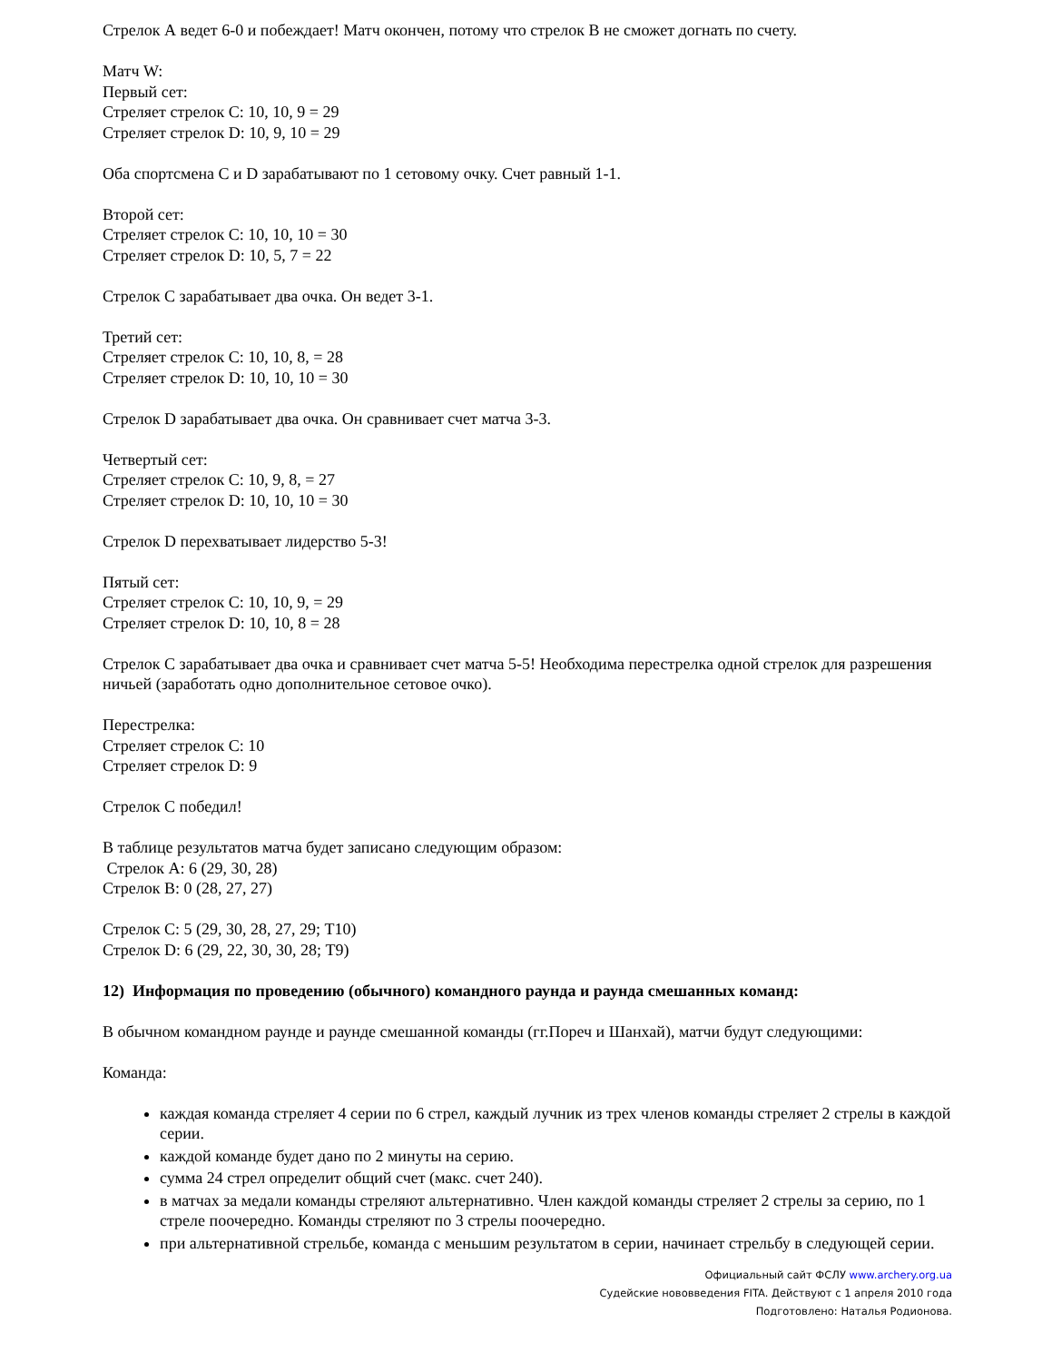Стрелок А ведет 6-0 и побеждает! Матч окончен, потому что стрелок В не сможет догнать по счету.
Матч W:
Первый сет:
Стреляет стрелок С: 10, 10, 9 = 29
Стреляет стрелок D: 10, 9, 10 = 29
Оба спортсмена С и D зарабатывают по 1 сетовому очку. Счет равный 1-1.
Второй сет:
Стреляет стрелок С: 10, 10, 10 = 30
Стреляет стрелок D: 10, 5, 7 = 22
Стрелок С зарабатывает два очка. Он ведет 3-1.
Третий сет:
Стреляет стрелок С: 10, 10, 8, = 28
Стреляет стрелок D: 10, 10, 10 = 30
Стрелок D зарабатывает два очка. Он сравнивает счет матча 3-3.
Четвертый сет:
Стреляет стрелок С: 10, 9, 8, = 27
Стреляет стрелок D: 10, 10, 10 = 30
Стрелок D перехватывает лидерство 5-3!
Пятый сет:
Стреляет стрелок С: 10, 10, 9, = 29
Стреляет стрелок D: 10, 10, 8 = 28
Стрелок С зарабатывает два очка и сравнивает счет матча 5-5! Необходима перестрелка одной стрелок для разрешения ничьей (заработать одно дополнительное сетовое очко).
Перестрелка:
Стреляет стрелок С: 10
Стреляет стрелок D: 9
Стрелок С победил!
В таблице результатов матча будет записано следующим образом:
Стрелок А: 6 (29, 30, 28)
Стрелок В: 0 (28, 27, 27)
Стрелок С: 5 (29, 30, 28, 27, 29; Т10)
Стрелок D: 6 (29, 22, 30, 30, 28; Т9)
12) Информация по проведению (обычного) командного раунда и раунда смешанных команд:
В обычном командном раунде и раунде смешанной команды (гг.Пореч и Шанхай), матчи будут следующими:
Команда:
каждая команда стреляет 4 серии по 6 стрел, каждый лучник из трех членов команды стреляет 2 стрелы в каждой серии.
каждой команде будет дано по 2 минуты на серию.
сумма 24 стрел определит общий счет (макс. счет 240).
в матчах за медали команды стреляют альтернативно. Член каждой команды стреляет 2 стрелы за серию, по 1 стреле поочередно. Команды стреляют по 3 стрелы поочередно.
при альтернативной стрельбе, команда с меньшим результатом в серии, начинает стрельбу в следующей серии.
Официальный сайт ФСЛУ www.archery.org.ua
Судейские нововведения FITA. Действуют с 1 апреля 2010 года
Подготовлено: Наталья Родионова.